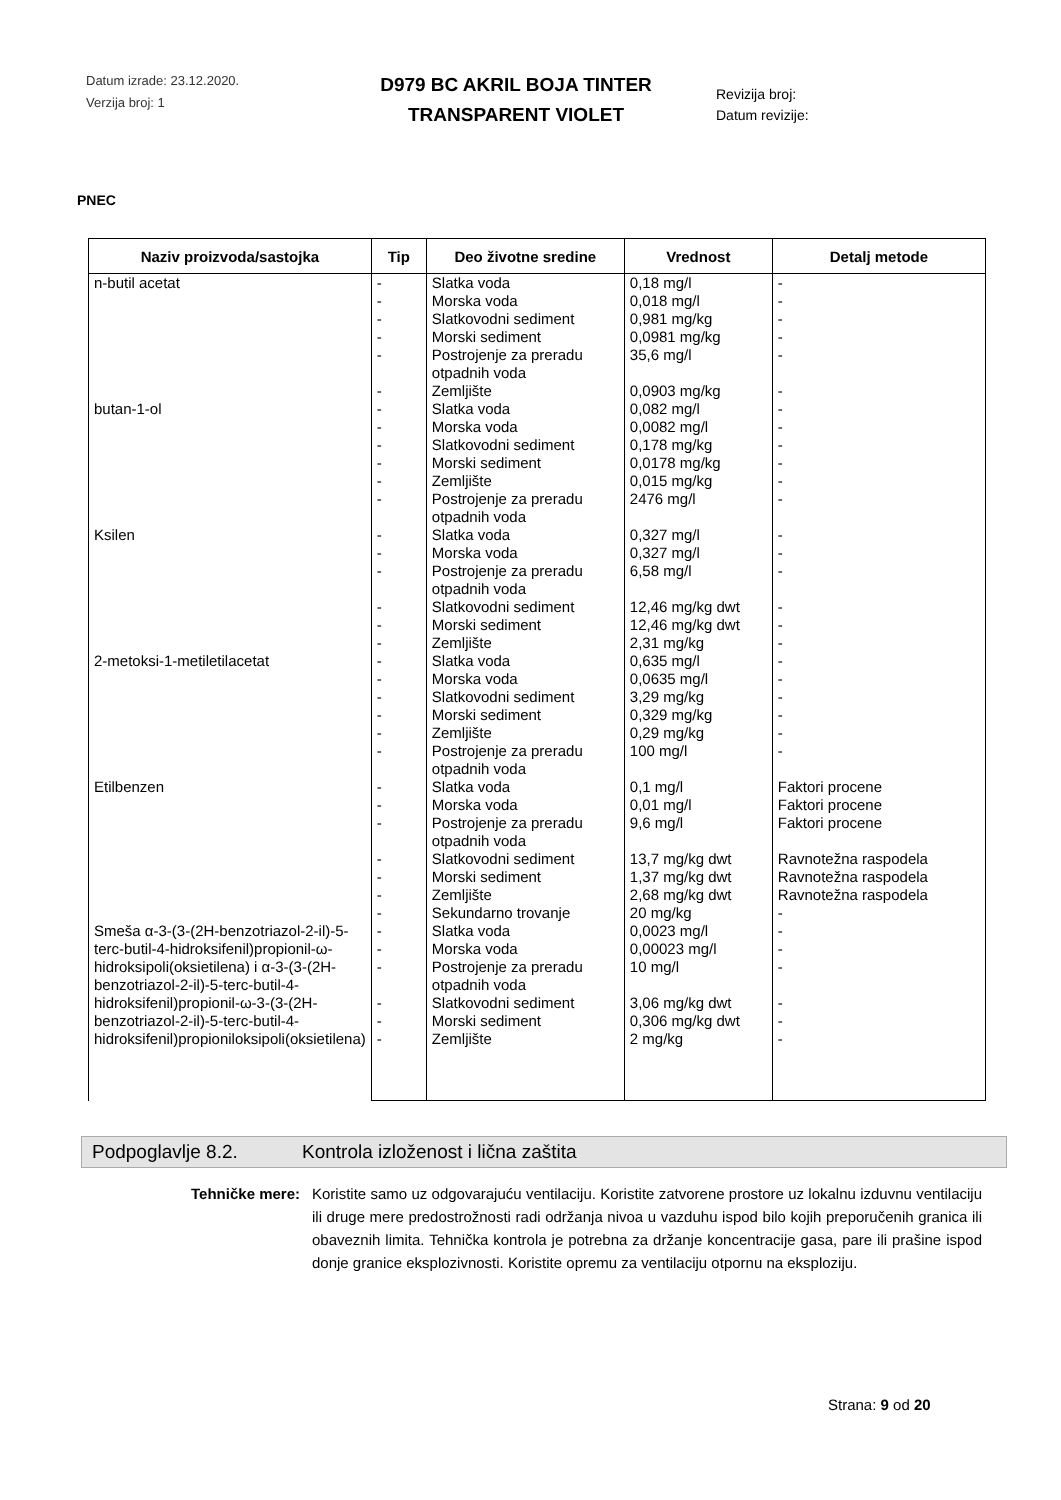Datum izrade: 23.12.2020.
Verzija broj: 1
D979 BC AKRIL BOJA TINTER
TRANSPARENT VIOLET
Revizija broj:
Datum revizije:
PNEC
| Naziv proizvoda/sastojka | Tip | Deo životne sredine | Vrednost | Detalj metode |
| --- | --- | --- | --- | --- |
| n-butil acetat | - | Slatka voda | 0,18 mg/l | - |
| | - | Morska voda | 0,018 mg/l | - |
| | - | Slatkovodni sediment | 0,981 mg/kg | - |
| | - | Morski sediment | 0,0981 mg/kg | - |
| | - | Postrojenje za preradu otpadnih voda | 35,6 mg/l | - |
| | - | Zemljište | 0,0903 mg/kg | - |
| butan-1-ol | - | Slatka voda | 0,082 mg/l | - |
| | - | Morska voda | 0,0082 mg/l | - |
| | - | Slatkovodni sediment | 0,178 mg/kg | - |
| | - | Morski sediment | 0,0178 mg/kg | - |
| | - | Zemljište | 0,015 mg/kg | - |
| | - | Postrojenje za preradu otpadnih voda | 2476 mg/l | - |
| Ksilen | - | Slatka voda | 0,327 mg/l | - |
| | - | Morska voda | 0,327 mg/l | - |
| | - | Postrojenje za preradu otpadnih voda | 6,58 mg/l | - |
| | - | Slatkovodni sediment | 12,46 mg/kg dwt | - |
| | - | Morski sediment | 12,46 mg/kg dwt | - |
| | - | Zemljište | 2,31 mg/kg | - |
| 2-metoksi-1-metiletilacetat | - | Slatka voda | 0,635 mg/l | - |
| | - | Morska voda | 0,0635 mg/l | - |
| | - | Slatkovodni sediment | 3,29 mg/kg | - |
| | - | Morski sediment | 0,329 mg/kg | - |
| | - | Zemljište | 0,29 mg/kg | - |
| | - | Postrojenje za preradu otpadnih voda | 100 mg/l | - |
| Etilbenzen | - | Slatka voda | 0,1 mg/l | Faktori procene |
| | - | Morska voda | 0,01 mg/l | Faktori procene |
| | - | Postrojenje za preradu otpadnih voda | 9,6 mg/l | Faktori procene |
| | - | Slatkovodni sediment | 13,7 mg/kg dwt | Ravnotežna raspodela |
| | - | Morski sediment | 1,37 mg/kg dwt | Ravnotežna raspodela |
| | - | Zemljište | 2,68 mg/kg dwt | Ravnotežna raspodela |
| | - | Sekundarno trovanje | 20 mg/kg | - |
| Smeša α-3-(3-(2H-benzotriazol-2-il)-5-terc-butil-4-hidroksifenil)propionil-ω-hidroksipoli(oksietilena) i α-3-(3-(2H-benzotriazol-2-il)-5-terc-butil-4-hidroksifenil)propionil-ω-3-(3-(2H-benzotriazol-2-il)-5-terc-butil-4-hidroksifenil)propioniloksipoli(oksietilena) | - | Slatka voda | 0,0023 mg/l | - |
| | - | Morska voda | 0,00023 mg/l | - |
| | - | Postrojenje za preradu otpadnih voda | 10 mg/l | - |
| | - | Slatkovodni sediment | 3,06 mg/kg dwt | - |
| | - | Morski sediment | 0,306 mg/kg dwt | - |
| | - | Zemljište | 2 mg/kg | - |
Podpoglavlje 8.2. Kontrola izloženost i lična zaštita
Tehničke mere: Koristite samo uz odgovarajuću ventilaciju. Koristite zatvorene prostore uz lokalnu izduvnu ventilaciju ili druge mere predostrožnosti radi održanja nivoa u vazduhu ispod bilo kojih preporučenih granica ili obaveznih limita. Tehnička kontrola je potrebna za držanje koncentracije gasa, pare ili prašine ispod donje granice eksplozivnosti. Koristite opremu za ventilaciju otpornu na eksploziju.
Strana: 9 od 20